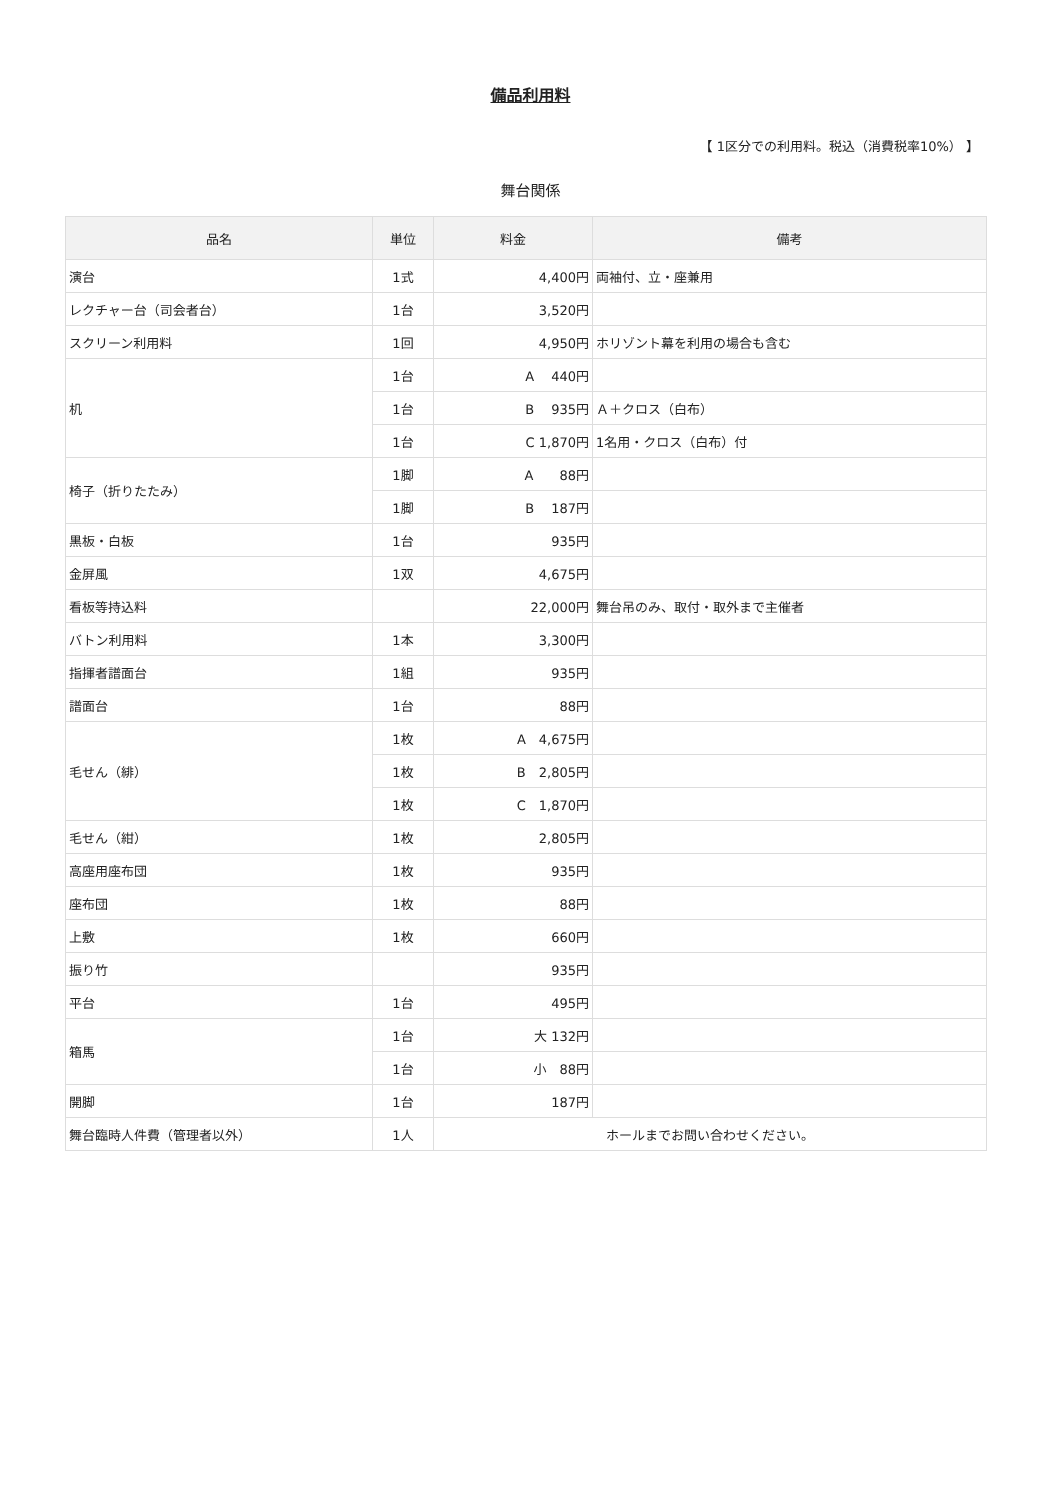備品利用料
【 1区分での利用料。税込（消費税率10%） 】
舞台関係
| 品名 | 単位 | 料金 | 備考 |
| --- | --- | --- | --- |
| 演台 | 1式 | 4,400円 | 両袖付、立・座兼用 |
| レクチャー台（司会者台） | 1台 | 3,520円 | |
| スクリーン利用料 | 1回 | 4,950円 | ホリゾント幕を利用の場合も含む |
| 机 | 1台 | A 440円 | |
| | 1台 | B 935円 | Ａ＋クロス（白布） |
| | 1台 | C 1,870円 | 1名用・クロス（白布）付 |
| 椅子（折りたたみ） | 1脚 | A 88円 | |
| | 1脚 | B 187円 | |
| 黒板・白板 | 1台 | 935円 | |
| 金屏風 | 1双 | 4,675円 | |
| 看板等持込料 | | 22,000円 | 舞台吊のみ、取付・取外まで主催者 |
| バトン利用料 | 1本 | 3,300円 | |
| 指揮者譜面台 | 1組 | 935円 | |
| 譜面台 | 1台 | 88円 | |
| 毛せん（緋） | 1枚 | A 4,675円 | |
| | 1枚 | B 2,805円 | |
| | 1枚 | C 1,870円 | |
| 毛せん（紺） | 1枚 | 2,805円 | |
| 高座用座布団 | 1枚 | 935円 | |
| 座布団 | 1枚 | 88円 | |
| 上敷 | 1枚 | 660円 | |
| 振り竹 | | 935円 | |
| 平台 | 1台 | 495円 | |
| 箱馬 | 1台 | 大 132円 | |
| | 1台 | 小 88円 | |
| 開脚 | 1台 | 187円 | |
| 舞台臨時人件費（管理者以外） | 1人 | ホールまでお問い合わせください。 | |